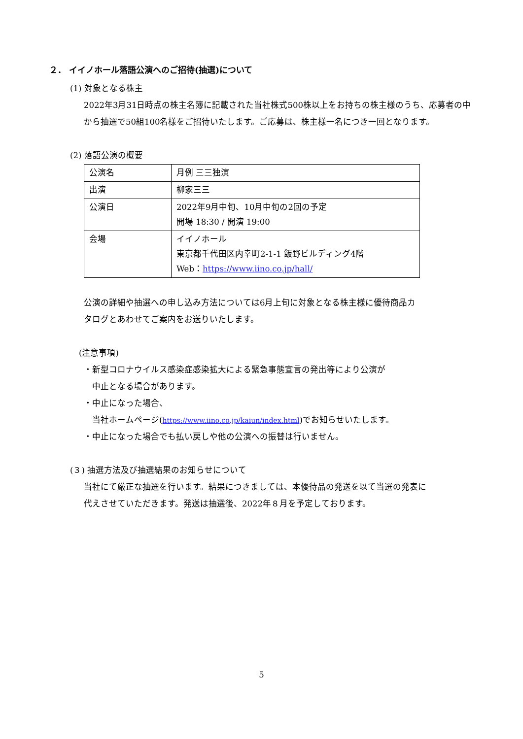２． イイノホール落語公演へのご招待(抽選)について
(1) 対象となる株主
2022年3月31日時点の株主名簿に記載された当社株式500株以上をお持ちの株主様のうち、応募者の中から抽選で50組100名様をご招待いたします。ご応募は、株主様一名につき一回となります。
(2) 落語公演の概要
| 公演名 | 月例 三三独演 |
| 出演 | 柳家三三 |
| 公演日 | 2022年9月中旬、10月中旬の2回の予定 開場 18:30 / 開演 19:00 |
| 会場 | イイノホール 東京都千代田区内幸町2-1-1 飯野ビルディング4階 Web： https://www.iino.co.jp/hall/ |
公演の詳細や抽選への申し込み方法については6月上旬に対象となる株主様に優待商品カタログとあわせてご案内をお送りいたします。
(注意事項)
・新型コロナウイルス感染症感染拡大による緊急事態宣言の発出等により公演が
　中止となる場合があります。
・中止になった場合、
　当社ホームページ(https://www.iino.co.jp/kaiun/index.html)でお知らせいたします。
・中止になった場合でも払い戻しや他の公演への振替は行いません。
(３) 抽選方法及び抽選結果のお知らせについて
当社にて厳正な抽選を行います。結果につきましては、本優待品の発送を以て当選の発表に代えさせていただきます。発送は抽選後、2022年８月を予定しております。
5